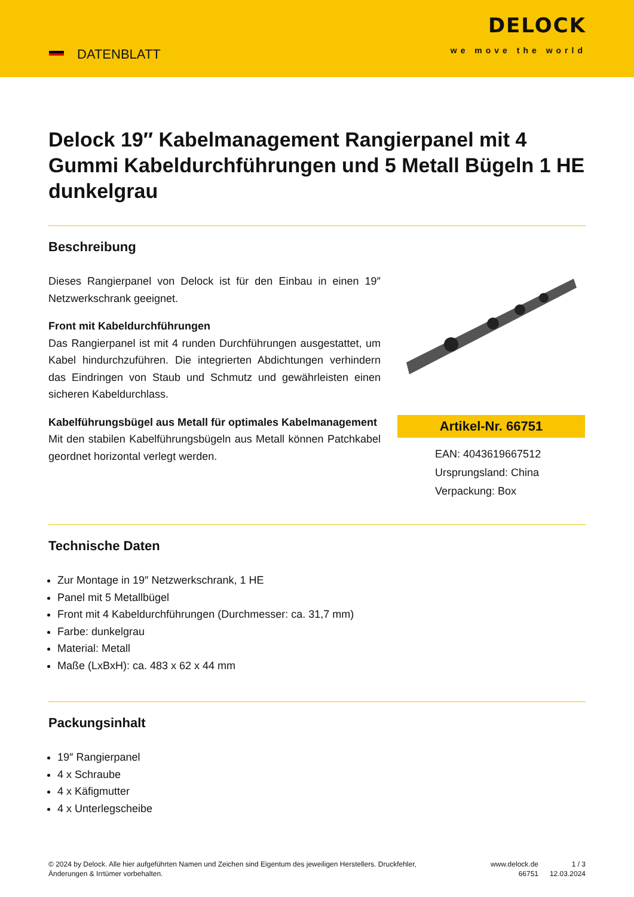DATENBLATT
DELOCK
we move the world
Delock 19″ Kabelmanagement Rangierpanel mit 4 Gummi Kabeldurchführungen und 5 Metall Bügeln 1 HE dunkelgrau
Beschreibung
Dieses Rangierpanel von Delock ist für den Einbau in einen 19″ Netzwerkschrank geeignet.
Front mit Kabeldurchführungen
Das Rangierpanel ist mit 4 runden Durchführungen ausgestattet, um Kabel hindurchzuführen. Die integrierten Abdichtungen verhindern das Eindringen von Staub und Schmutz und gewährleisten einen sicheren Kabeldurchlass.
Kabelführungsbügel aus Metall für optimales Kabelmanagement
Mit den stabilen Kabelführungsbügeln aus Metall können Patchkabel geordnet horizontal verlegt werden.
Artikel-Nr. 66751
EAN: 4043619667512
Ursprungsland: China
Verpackung: Box
Technische Daten
Zur Montage in 19″ Netzwerkschrank, 1 HE
Panel mit 5 Metallbügel
Front mit 4 Kabeldurchführungen (Durchmesser: ca. 31,7 mm)
Farbe: dunkelgrau
Material: Metall
Maße (LxBxH): ca. 483 x 62 x 44 mm
Packungsinhalt
19″ Rangierpanel
4 x Schraube
4 x Käfigmutter
4 x Unterlegscheibe
© 2024 by Delock. Alle hier aufgeführten Namen und Zeichen sind Eigentum des jeweiligen Herstellers. Druckfehler, Änderungen & Irrtümer vorbehalten.
www.delock.de
66751
1 / 3
12.03.2024